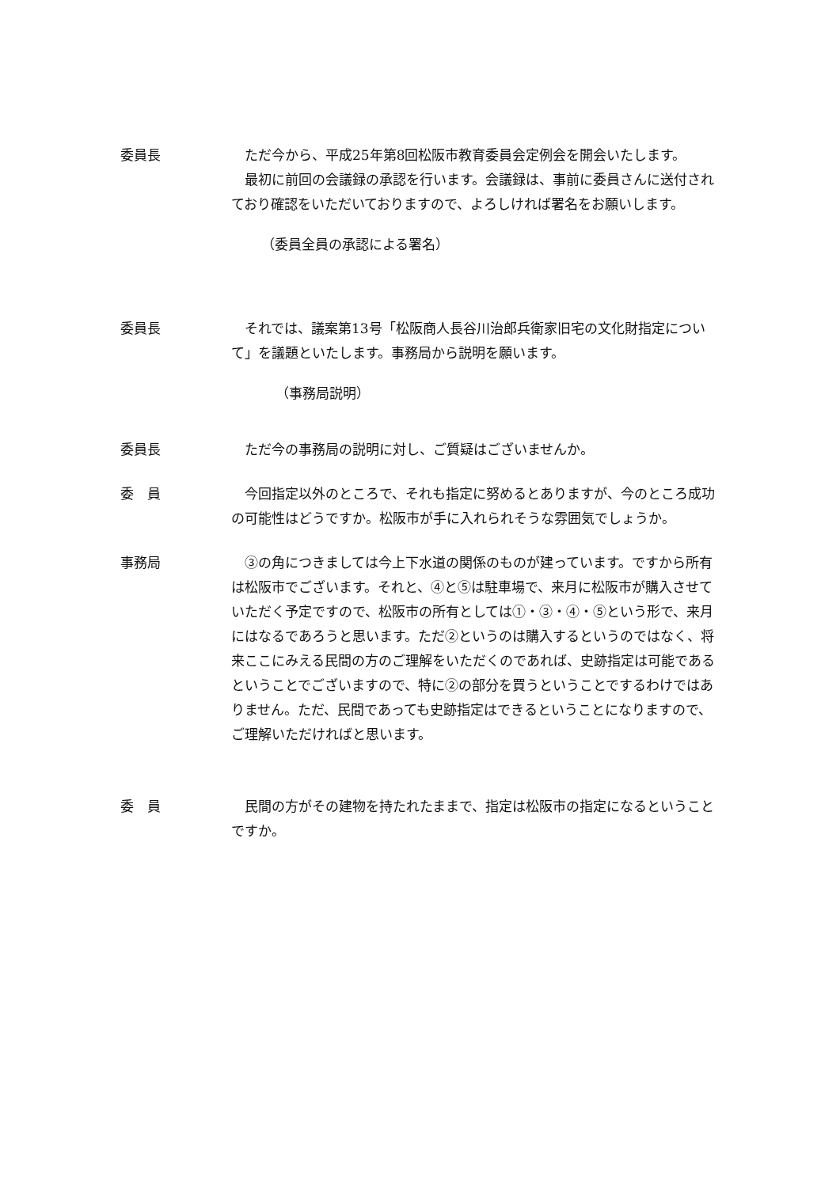委員長 　ただ今から、平成25年第8回松阪市教育委員会定例会を開会いたします。
　最初に前回の会議録の承認を行います。会議録は、事前に委員さんに送付されており確認をいただいておりますので、よろしければ署名をお願いします。
（委員全員の承認による署名）
委員長 　それでは、議案第13号「松阪商人長谷川治郎兵衛家旧宅の文化財指定について」を議題といたします。事務局から説明を願います。
（事務局説明）
委員長 　ただ今の事務局の説明に対し、ご質疑はございませんか。
委　員 　今回指定以外のところで、それも指定に努めるとありますが、今のところ成功の可能性はどうですか。松阪市が手に入れられそうな雰囲気でしょうか。
事務局 　③の角につきましては今上下水道の関係のものが建っています。ですから所有は松阪市でございます。それと、④と⑤は駐車場で、来月に松阪市が購入させていただく予定ですので、松阪市の所有としては①・③・④・⑤という形で、来月にはなるであろうと思います。ただ②というのは購入するというのではなく、将来ここにみえる民間の方のご理解をいただくのであれば、史跡指定は可能であるということでございますので、特に②の部分を買うということでするわけではありません。ただ、民間であっても史跡指定はできるということになりますので、ご理解いただければと思います。
委　員 　民間の方がその建物を持たれたままで、指定は松阪市の指定になるということですか。